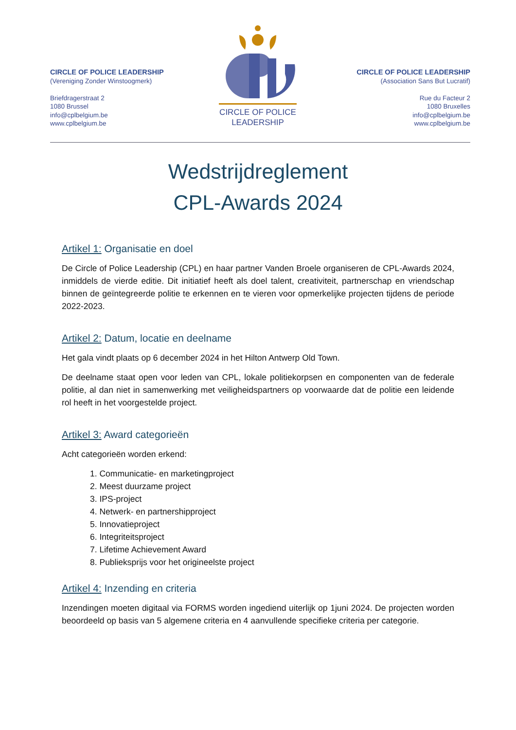CIRCLE OF POLICE
LEADERSHIP
CIRCLE OF POLICE LEADERSHIP
(Vereniging Zonder Winstoogmerk)
Briefdragerstraat 2
1080 Brussel
info@cplbelgium.be
www.cplbelgium.be
CIRCLE OF POLICE LEADERSHIP
(Association Sans But Lucratif)
Rue du Facteur 2
1080 Bruxelles
info@cplbelgium.be
www.cplbelgium.be
Wedstrijdreglement
CPL-Awards 2024
Artikel 1: Organisatie en doel
De Circle of Police Leadership (CPL) en haar partner Vanden Broele organiseren de CPL-Awards 2024, inmiddels de vierde editie. Dit initiatief heeft als doel talent, creativiteit, partnerschap en vriendschap binnen de geïntegreerde politie te erkennen en te vieren voor opmerkelijke projecten tijdens de periode 2022-2023.
Artikel 2: Datum, locatie en deelname
Het gala vindt plaats op 6 december 2024 in het Hilton Antwerp Old Town.
De deelname staat open voor leden van CPL, lokale politiekorpsen en componenten van de federale politie, al dan niet in samenwerking met veiligheidspartners op voorwaarde dat de politie een leidende rol heeft in het voorgestelde project.
Artikel 3: Award categorieën
Acht categorieën worden erkend:
1. Communicatie- en marketingproject
2. Meest duurzame project
3. IPS-project
4. Netwerk- en partnershipproject
5. Innovatieproject
6. Integriteitsproject
7. Lifetime Achievement Award
8. Publieksprijs voor het origineelste project
Artikel 4: Inzending en criteria
Inzendingen moeten digitaal via FORMS worden ingediend uiterlijk op 1juni 2024. De projecten worden beoordeeld op basis van 5 algemene criteria en 4 aanvullende specifieke criteria per categorie.